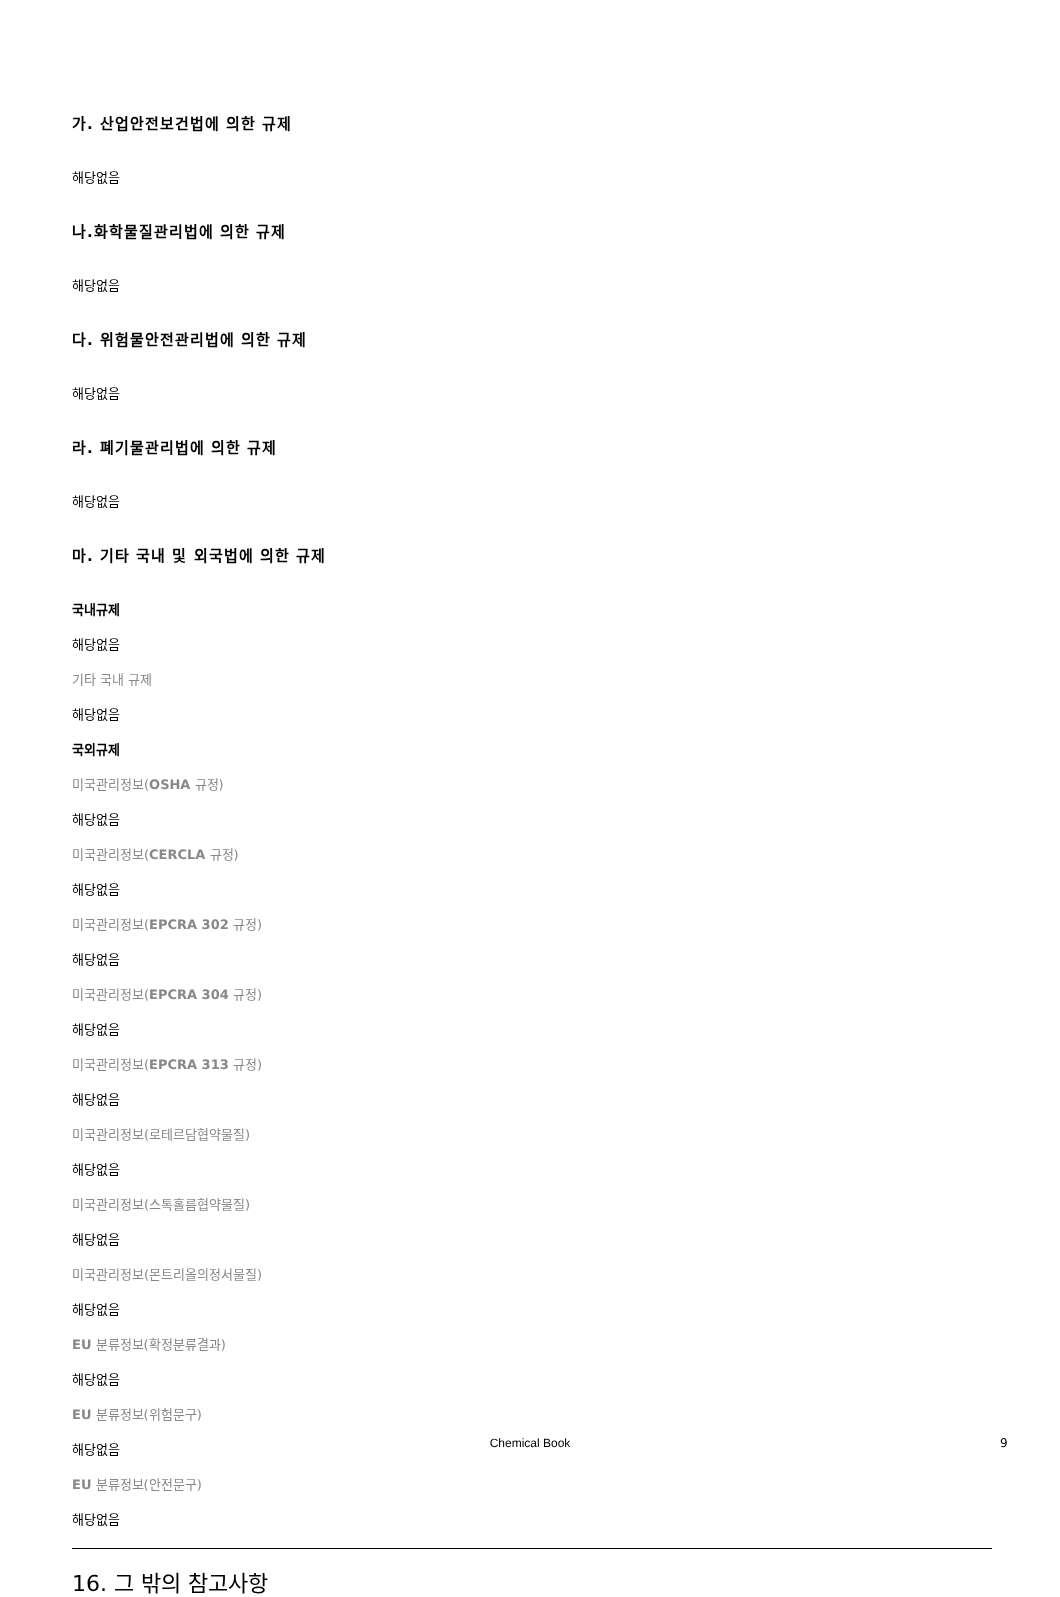가. 산업안전보건법에 의한 규제
해당없음
나.화학물질관리법에 의한 규제
해당없음
다. 위험물안전관리법에 의한 규제
해당없음
라. 폐기물관리법에 의한 규제
해당없음
마. 기타 국내 및 외국법에 의한 규제
국내규제
해당없음
기타 국내 규제
해당없음
국외규제
미국관리정보(OSHA 규정)
해당없음
미국관리정보(CERCLA 규정)
해당없음
미국관리정보(EPCRA 302 규정)
해당없음
미국관리정보(EPCRA 304 규정)
해당없음
미국관리정보(EPCRA 313 규정)
해당없음
미국관리정보(로테르담협약물질)
해당없음
미국관리정보(스톡홀름협약물질)
해당없음
미국관리정보(몬트리올의정서물질)
해당없음
EU 분류정보(확정분류결과)
해당없음
EU 분류정보(위험문구)
해당없음
EU 분류정보(안전문구)
해당없음
16. 그 밖의 참고사항
Chemical Book 9